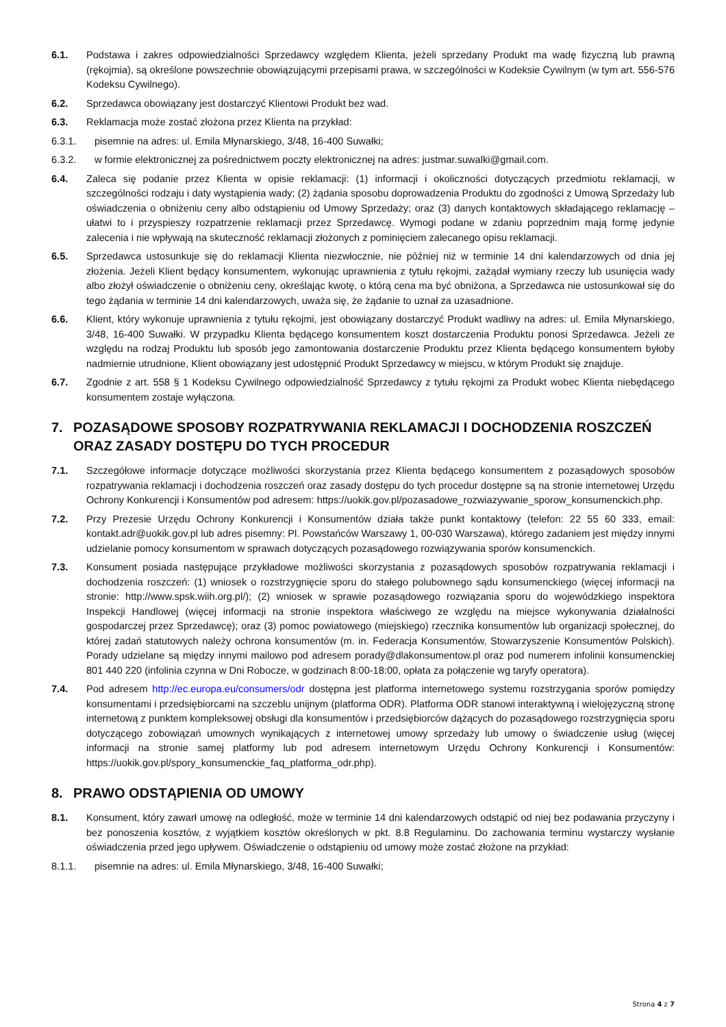6.1. Podstawa i zakres odpowiedzialności Sprzedawcy względem Klienta, jeżeli sprzedany Produkt ma wadę fizyczną lub prawną (rękojmia), są określone powszechnie obowiązującymi przepisami prawa, w szczególności w Kodeksie Cywilnym (w tym art. 556-576 Kodeksu Cywilnego).
6.2. Sprzedawca obowiązany jest dostarczyć Klientowi Produkt bez wad.
6.3. Reklamacja może zostać złożona przez Klienta na przykład:
6.3.1. pisemnie na adres: ul. Emila Młynarskiego, 3/48, 16-400 Suwałki;
6.3.2. w formie elektronicznej za pośrednictwem poczty elektronicznej na adres: justmar.suwalki@gmail.com.
6.4. Zaleca się podanie przez Klienta w opisie reklamacji: (1) informacji i okoliczności dotyczących przedmiotu reklamacji, w szczególności rodzaju i daty wystąpienia wady; (2) żądania sposobu doprowadzenia Produktu do zgodności z Umową Sprzedaży lub oświadczenia o obniżeniu ceny albo odstąpieniu od Umowy Sprzedaży; oraz (3) danych kontaktowych składającego reklamację – ułatwi to i przyspieszy rozpatrzenie reklamacji przez Sprzedawcę. Wymogi podane w zdaniu poprzednim mają formę jedynie zalecenia i nie wpływają na skuteczność reklamacji złożonych z pominięciem zalecanego opisu reklamacji.
6.5. Sprzedawca ustosunkuje się do reklamacji Klienta niezwłocznie, nie później niż w terminie 14 dni kalendarzowych od dnia jej złożenia. Jeżeli Klient będący konsumentem, wykonując uprawnienia z tytułu rękojmi, zażądał wymiany rzeczy lub usunięcia wady albo złożył oświadczenie o obniżeniu ceny, określając kwotę, o którą cena ma być obniżona, a Sprzedawca nie ustosunkował się do tego żądania w terminie 14 dni kalendarzowych, uważa się, że żądanie to uznał za uzasadnione.
6.6. Klient, który wykonuje uprawnienia z tytułu rękojmi, jest obowiązany dostarczyć Produkt wadliwy na adres: ul. Emila Młynarskiego, 3/48, 16-400 Suwałki. W przypadku Klienta będącego konsumentem koszt dostarczenia Produktu ponosi Sprzedawca. Jeżeli ze względu na rodzaj Produktu lub sposób jego zamontowania dostarczenie Produktu przez Klienta będącego konsumentem byłoby nadmiernie utrudnione, Klient obowiązany jest udostępnić Produkt Sprzedawcy w miejscu, w którym Produkt się znajduje.
6.7. Zgodnie z art. 558 § 1 Kodeksu Cywilnego odpowiedzialność Sprzedawcy z tytułu rękojmi za Produkt wobec Klienta niebędącego konsumentem zostaje wyłączona.
7. POZASĄDOWE SPOSOBY ROZPATRYWANIA REKLAMACJI I DOCHODZENIA ROSZCZEŃ ORAZ ZASADY DOSTĘPU DO TYCH PROCEDUR
7.1. Szczegółowe informacje dotyczące możliwości skorzystania przez Klienta będącego konsumentem z pozasądowych sposobów rozpatrywania reklamacji i dochodzenia roszczeń oraz zasady dostępu do tych procedur dostępne są na stronie internetowej Urzędu Ochrony Konkurencji i Konsumentów pod adresem: https://uokik.gov.pl/pozasadowe_rozwiazywanie_sporow_konsumenckich.php.
7.2. Przy Prezesie Urzędu Ochrony Konkurencji i Konsumentów działa także punkt kontaktowy (telefon: 22 55 60 333, email: kontakt.adr@uokik.gov.pl lub adres pisemny: Pl. Powstańców Warszawy 1, 00-030 Warszawa), którego zadaniem jest między innymi udzielanie pomocy konsumentom w sprawach dotyczących pozasądowego rozwiązywania sporów konsumenckich.
7.3. Konsument posiada następujące przykładowe możliwości skorzystania z pozasądowych sposobów rozpatrywania reklamacji i dochodzenia roszczeń: (1) wniosek o rozstrzygnięcie sporu do stałego polubownego sądu konsumenckiego (więcej informacji na stronie: http://www.spsk.wiih.org.pl/); (2) wniosek w sprawie pozasądowego rozwiązania sporu do wojewódzkiego inspektora Inspekcji Handlowej (więcej informacji na stronie inspektora właściwego ze względu na miejsce wykonywania działalności gospodarczej przez Sprzedawcę); oraz (3) pomoc powiatowego (miejskiego) rzecznika konsumentów lub organizacji społecznej, do której zadań statutowych należy ochrona konsumentów (m. in. Federacja Konsumentów, Stowarzyszenie Konsumentów Polskich). Porady udzielane są między innymi mailowo pod adresem porady@dlakonsumentow.pl oraz pod numerem infolinii konsumenckiej 801 440 220 (infolinia czynna w Dni Robocze, w godzinach 8:00-18:00, opłata za połączenie wg taryfy operatora).
7.4. Pod adresem http://ec.europa.eu/consumers/odr dostępna jest platforma internetowego systemu rozstrzygania sporów pomiędzy konsumentami i przedsiębiorcami na szczeblu unijnym (platforma ODR). Platforma ODR stanowi interaktywną i wielojęzyczną stronę internetową z punktem kompleksowej obsługi dla konsumentów i przedsiębiorców dążących do pozasądowego rozstrzygnięcia sporu dotyczącego zobowiązań umownych wynikających z internetowej umowy sprzedaży lub umowy o świadczenie usług (więcej informacji na stronie samej platformy lub pod adresem internetowym Urzędu Ochrony Konkurencji i Konsumentów: https://uokik.gov.pl/spory_konsumenckie_faq_platforma_odr.php).
8. PRAWO ODSTĄPIENIA OD UMOWY
8.1. Konsument, który zawarł umowę na odległość, może w terminie 14 dni kalendarzowych odstąpić od niej bez podawania przyczyny i bez ponoszenia kosztów, z wyjątkiem kosztów określonych w pkt. 8.8 Regulaminu. Do zachowania terminu wystarczy wysłanie oświadczenia przed jego upływem. Oświadczenie o odstąpieniu od umowy może zostać złożone na przykład:
8.1.1. pisemnie na adres: ul. Emila Młynarskiego, 3/48, 16-400 Suwałki;
Strona 4 z 7